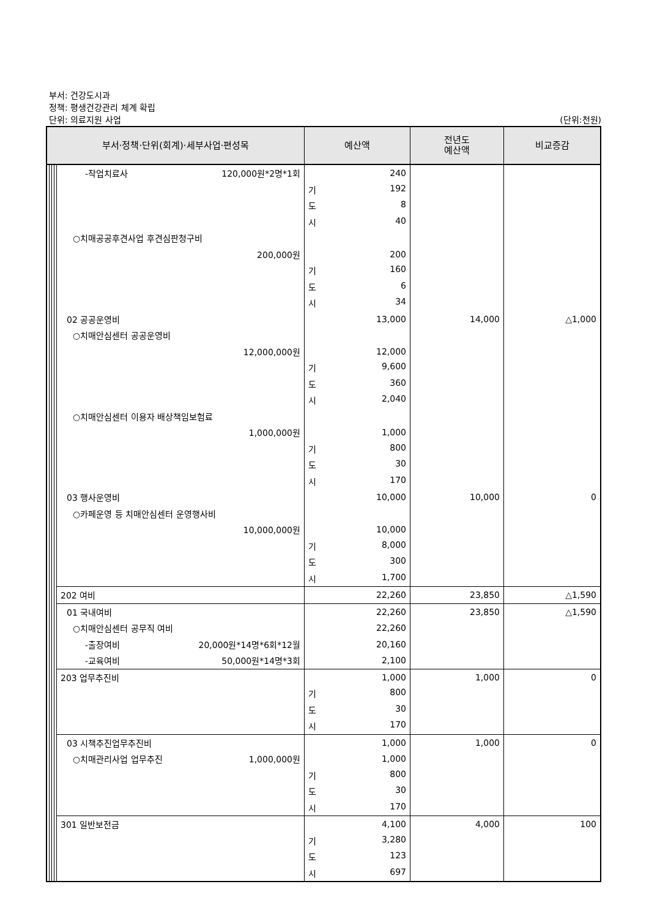부서: 건강도시과
정책: 평생건강관리 체계 확립
단위: 의료지원 사업
(단위:천원)
| 부서·정책·단위(회계)·세부사업·편성목 | | | | | 예산액 | 전년도 예산액 | 비교증감 |
| --- | --- | --- | --- | --- | --- | --- | --- |
| | | | | -작업치료사 120,000원*2명*1회 | 240 | | |
| | | | | | 기 192 | | |
| | | | | | 도 8 | | |
| | | | | | 시 40 | | |
| | | | | ○치매공공후견사업 후견심판청구비 | | | |
| | | | | 200,000원 | 200 | | |
| | | | | | 기 160 | | |
| | | | | | 도 6 | | |
| | | | | | 시 34 | | |
| | | | | 02 공공운영비 | 13,000 | 14,000 | △1,000 |
| | | | | ○치매안심센터 공공운영비 | | | |
| | | | | 12,000,000원 | 12,000 | | |
| | | | | | 기 9,600 | | |
| | | | | | 도 360 | | |
| | | | | | 시 2,040 | | |
| | | | | ○치매안심센터 이용자 배상책임보험료 | | | |
| | | | | 1,000,000원 | 1,000 | | |
| | | | | | 기 800 | | |
| | | | | | 도 30 | | |
| | | | | | 시 170 | | |
| | | | | 03 행사운영비 | 10,000 | 10,000 | 0 |
| | | | | ○카페운영 등 치매안심센터 운영행사비 | | | |
| | | | | 10,000,000원 | 10,000 | | |
| | | | | | 기 8,000 | | |
| | | | | | 도 300 | | |
| | | | | | 시 1,700 | | |
| | | | | 202 여비 | 22,260 | 23,850 | △1,590 |
| | | | | 01 국내여비 | 22,260 | 23,850 | △1,590 |
| | | | | ○치매안심센터 공무직 여비 | 22,260 | | |
| | | | | -출장여비 20,000원*14명*6회*12월 | 20,160 | | |
| | | | | -교육여비 50,000원*14명*3회 | 2,100 | | |
| | | | | 203 업무추진비 | 1,000 | 1,000 | 0 |
| | | | | | 기 800 | | |
| | | | | | 도 30 | | |
| | | | | | 시 170 | | |
| | | | | 03 시책추진업무추진비 | 1,000 | 1,000 | 0 |
| | | | | ○치매관리사업 업무추진 1,000,000원 | 1,000 | | |
| | | | | | 기 800 | | |
| | | | | | 도 30 | | |
| | | | | | 시 170 | | |
| | | | | 301 일반보전금 | 4,100 | 4,000 | 100 |
| | | | | | 기 3,280 | | |
| | | | | | 도 123 | | |
| | | | | | 시 697 | | |